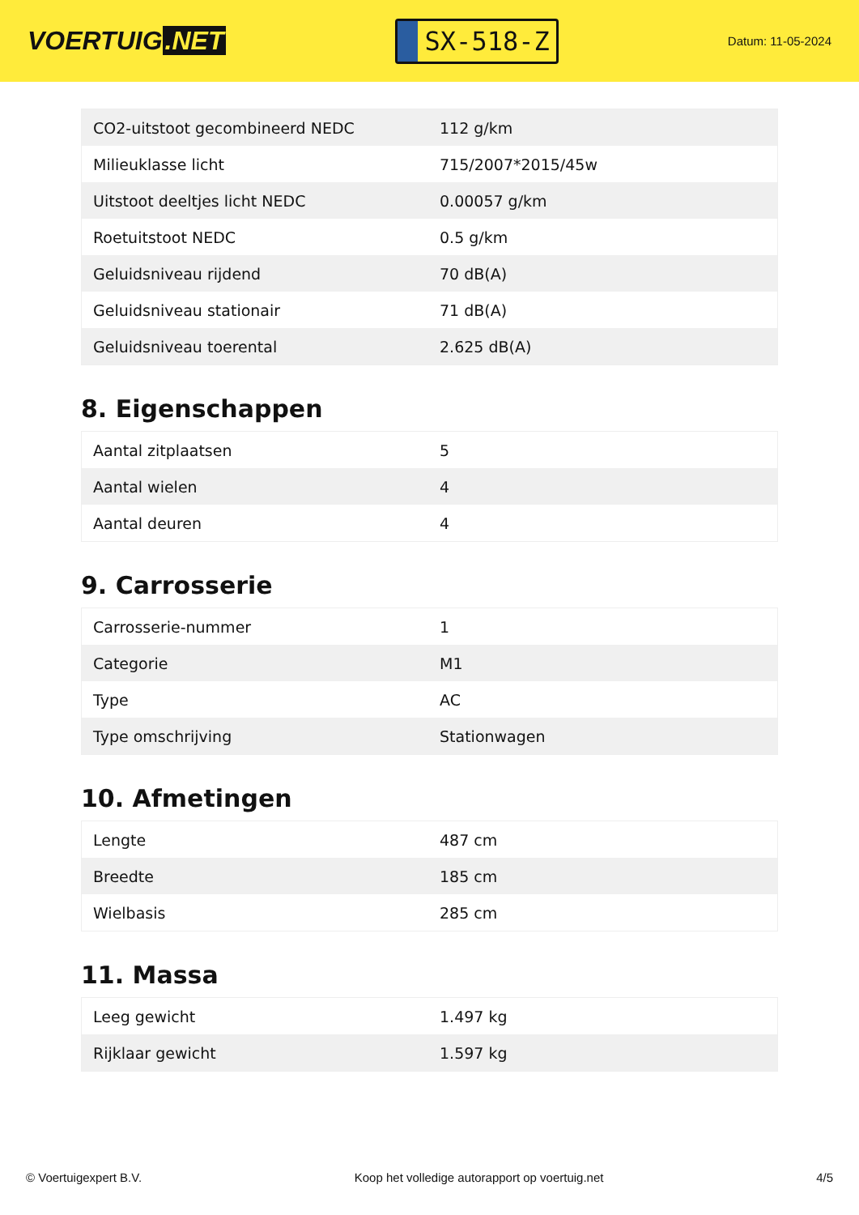VOERTUIG.NET
SX-518-Z
Datum: 11-05-2024
| CO2-uitstoot gecombineerd NEDC | 112 g/km |
| Milieuklasse licht | 715/2007*2015/45w |
| Uitstoot deeltjes licht NEDC | 0.00057 g/km |
| Roetuitstoot NEDC | 0.5 g/km |
| Geluidsniveau rijdend | 70 dB(A) |
| Geluidsniveau stationair | 71 dB(A) |
| Geluidsniveau toerental | 2.625 dB(A) |
8. Eigenschappen
| Aantal zitplaatsen | 5 |
| Aantal wielen | 4 |
| Aantal deuren | 4 |
9. Carrosserie
| Carrosserie-nummer | 1 |
| Categorie | M1 |
| Type | AC |
| Type omschrijving | Stationwagen |
10. Afmetingen
| Lengte | 487 cm |
| Breedte | 185 cm |
| Wielbasis | 285 cm |
11. Massa
| Leeg gewicht | 1.497 kg |
| Rijklaar gewicht | 1.597 kg |
© Voertuigexpert B.V. Koop het volledige autorapport op voertuig.net 4/5